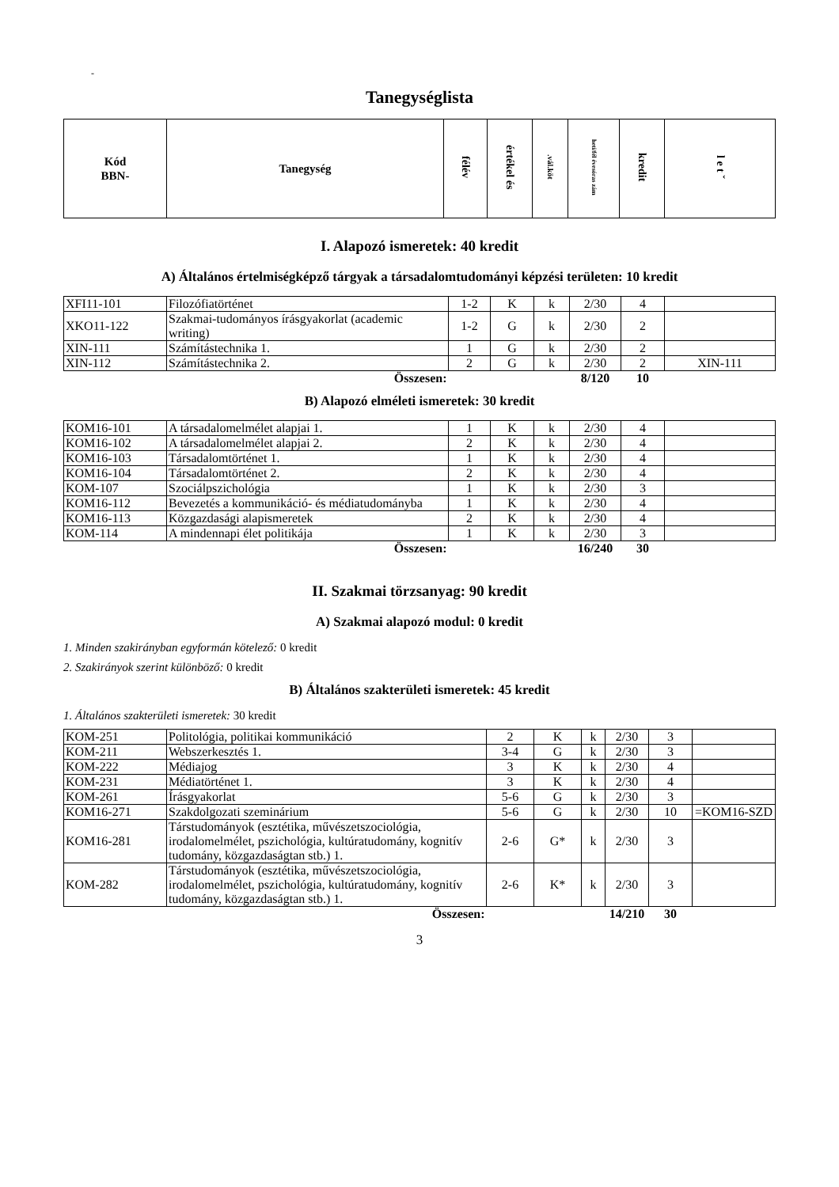-
Tanegységlista
| Kód BBN- | Tanegység | félév | értékel és | .vál.köt | heti/fél évesóras zám | kredit | l e t ˇ |
| --- | --- | --- | --- | --- | --- | --- | --- |
I. Alapozó ismeretek: 40 kredit
A) Általános értelmiségképző tárgyak a társadalomtudományi képzési területen: 10 kredit
| XFI11-101 | Filozófiatörténet | 1-2 | K | k | 2/30 | 4 | |
| XKO11-122 | Szakmai-tudományos írásgyakorlat (academic writing) | 1-2 | G | k | 2/30 | 2 | |
| XIN-111 | Számítástechnika 1. | 1 | G | k | 2/30 | 2 | |
| XIN-112 | Számítástechnika 2. | 2 | G | k | 2/30 | 2 | XIN-111 |
| | Összesen: | | | | 8/120 | 10 | |
B) Alapozó elméleti ismeretek: 30 kredit
| KOM16-101 | A társadalomelmélet alapjai 1. | 1 | K | k | 2/30 | 4 | |
| KOM16-102 | A társadalomelmélet alapjai 2. | 2 | K | k | 2/30 | 4 | |
| KOM16-103 | Társadalomtörténet 1. | 1 | K | k | 2/30 | 4 | |
| KOM16-104 | Társadalomtörténet 2. | 2 | K | k | 2/30 | 4 | |
| KOM-107 | Szociálpszichológia | 1 | K | k | 2/30 | 3 | |
| KOM16-112 | Bevezetés a kommunikáció- és médiatudományba | 1 | K | k | 2/30 | 4 | |
| KOM16-113 | Közgazdasági alapismeretek | 2 | K | k | 2/30 | 4 | |
| KOM-114 | A mindennapi élet politikája | 1 | K | k | 2/30 | 3 | |
| | Összesen: | | | | 16/240 | 30 | |
II. Szakmai törzsanyag: 90 kredit
A) Szakmai alapozó modul: 0 kredit
1. Minden szakirányban egyformán kötelező: 0 kredit
2. Szakirányok szerint különböző: 0 kredit
B) Általános szakterületi ismeretek: 45 kredit
1. Általános szakterületi ismeretek: 30 kredit
| KOM-251 | Politológia, politikai kommunikáció | 2 | K | k | 2/30 | 3 | |
| KOM-211 | Webszerkesztés 1. | 3-4 | G | k | 2/30 | 3 | |
| KOM-222 | Médiajog | 3 | K | k | 2/30 | 4 | |
| KOM-231 | Médiatörténet 1. | 3 | K | k | 2/30 | 4 | |
| KOM-261 | Írásgyakorlat | 5-6 | G | k | 2/30 | 3 | |
| KOM16-271 | Szakdolgozati szeminárium | 5-6 | G | k | 2/30 | 10 | =KOM16-SZD |
| KOM16-281 | Társtudományok (esztétika, művészetszociológia, irodalomelmélet, pszichológia, kultúratudomány, kognitív tudomány, közgazdaságtan stb.) 1. | 2-6 | G* | k | 2/30 | 3 | |
| KOM-282 | Társtudományok (esztétika, művészetszociológia, irodalomelmélet, pszichológia, kultúratudomány, kognitív tudomány, közgazdaságtan stb.) 1. | 2-6 | K* | k | 2/30 | 3 | |
| | Összesen: | | | | 14/210 | 30 | |
3